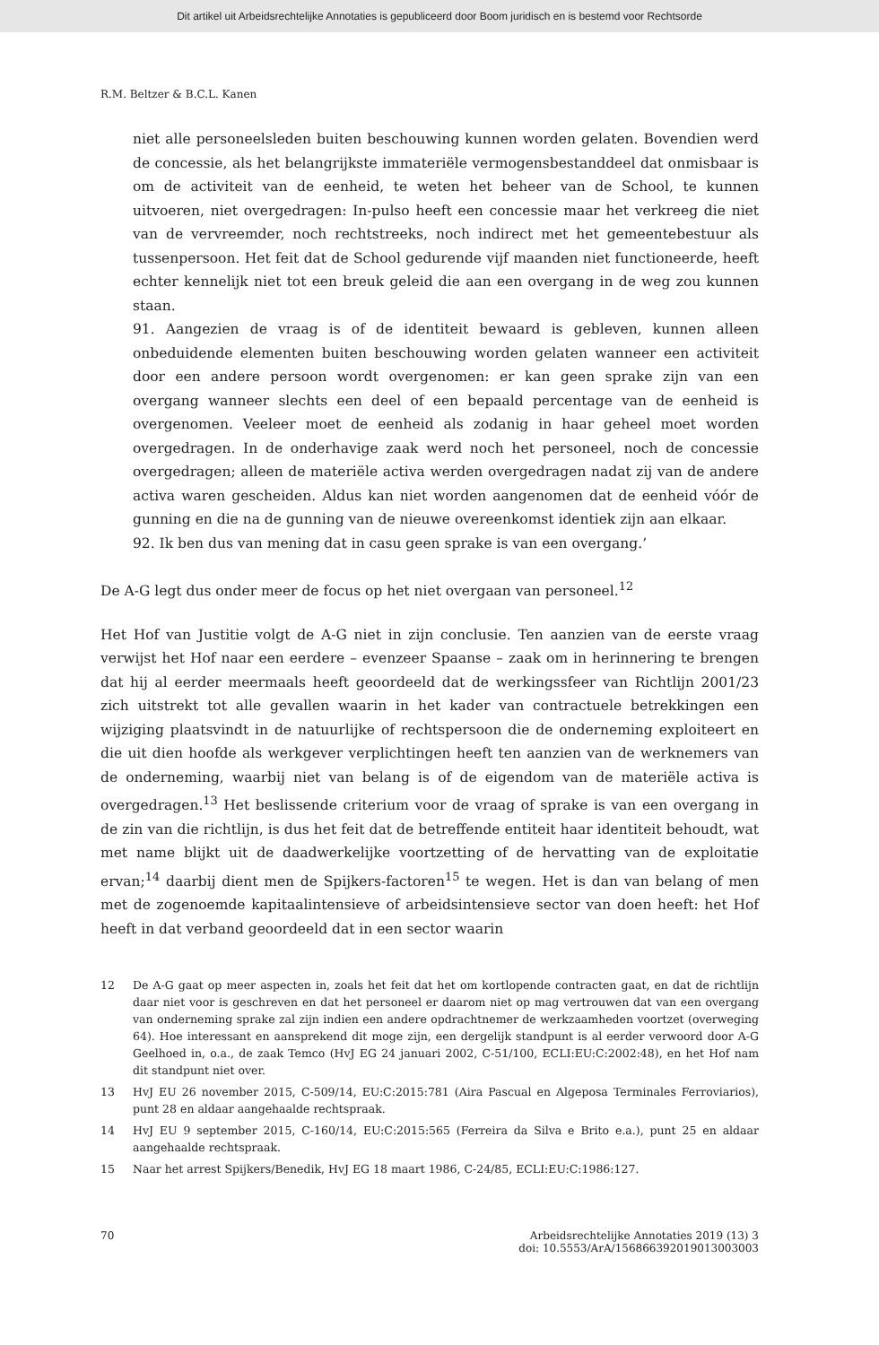Dit artikel uit Arbeidsrechtelijke Annotaties is gepubliceerd door Boom juridisch en is bestemd voor Rechtsorde
R.M. Beltzer & B.C.L. Kanen
niet alle personeelsleden buiten beschouwing kunnen worden gelaten. Bovendien werd de concessie, als het belangrijkste immateriële vermogensbestanddeel dat onmisbaar is om de activiteit van de eenheid, te weten het beheer van de School, te kunnen uitvoeren, niet overgedragen: In-pulso heeft een concessie maar het verkreeg die niet van de vervreemder, noch rechtstreeks, noch indirect met het gemeentebestuur als tussenpersoon. Het feit dat de School gedurende vijf maanden niet functioneerde, heeft echter kennelijk niet tot een breuk geleid die aan een overgang in de weg zou kunnen staan.
91. Aangezien de vraag is of de identiteit bewaard is gebleven, kunnen alleen onbeduidende elementen buiten beschouwing worden gelaten wanneer een activiteit door een andere persoon wordt overgenomen: er kan geen sprake zijn van een overgang wanneer slechts een deel of een bepaald percentage van de eenheid is overgenomen. Veeleer moet de eenheid als zodanig in haar geheel moet worden overgedragen. In de onderhavige zaak werd noch het personeel, noch de concessie overgedragen; alleen de materiële activa werden overgedragen nadat zij van de andere activa waren gescheiden. Aldus kan niet worden aangenomen dat de eenheid vóór de gunning en die na de gunning van de nieuwe overeenkomst identiek zijn aan elkaar.
92. Ik ben dus van mening dat in casu geen sprake is van een overgang.’
De A-G legt dus onder meer de focus op het niet overgaan van personeel.<sup>12</sup>
Het Hof van Justitie volgt de A-G niet in zijn conclusie. Ten aanzien van de eerste vraag verwijst het Hof naar een eerdere – evenzeer Spaanse – zaak om in herinnering te brengen dat hij al eerder meermaals heeft geoordeeld dat de werkingssfeer van Richtlijn 2001/23 zich uitstrekt tot alle gevallen waarin in het kader van contractuele betrekkingen een wijziging plaatsvindt in de natuurlijke of rechtspersoon die de onderneming exploiteert en die uit dien hoofde als werkgever verplichtingen heeft ten aanzien van de werknemers van de onderneming, waarbij niet van belang is of de eigendom van de materiële activa is overgedragen.<sup>13</sup> Het beslissende criterium voor de vraag of sprake is van een overgang in de zin van die richtlijn, is dus het feit dat de betreffende entiteit haar identiteit behoudt, wat met name blijkt uit de daadwerkelijke voortzetting of de hervatting van de exploitatie ervan;<sup>14</sup> daarbij dient men de Spijkers-factoren<sup>15</sup> te wegen. Het is dan van belang of men met de zogenoemde kapitaalintensieve of arbeidsintensieve sector van doen heeft: het Hof heeft in dat verband geoordeeld dat in een sector waarin
12 De A-G gaat op meer aspecten in, zoals het feit dat het om kortlopende contracten gaat, en dat de richtlijn daar niet voor is geschreven en dat het personeel er daarom niet op mag vertrouwen dat van een overgang van onderneming sprake zal zijn indien een andere opdrachtnemer de werkzaamheden voortzet (overweging 64). Hoe interessant en aansprekend dit moge zijn, een dergelijk standpunt is al eerder verwoord door A-G Geelhoed in, o.a., de zaak Temco (HvJ EG 24 januari 2002, C-51/100, ECLI:EU:C:2002:48), en het Hof nam dit standpunt niet over.
13 HvJ EU 26 november 2015, C-509/14, EU:C:2015:781 (Aira Pascual en Algeposa Terminales Ferroviarios), punt 28 en aldaar aangehaalde rechtspraak.
14 HvJ EU 9 september 2015, C-160/14, EU:C:2015:565 (Ferreira da Silva e Brito e.a.), punt 25 en aldaar aangehaalde rechtspraak.
15 Naar het arrest Spijkers/Benedik, HvJ EG 18 maart 1986, C-24/85, ECLI:EU:C:1986:127.
70 Arbeidsrechtelijke Annotaties 2019 (13) 3
doi: 10.5553/ArA/156866392019013003003